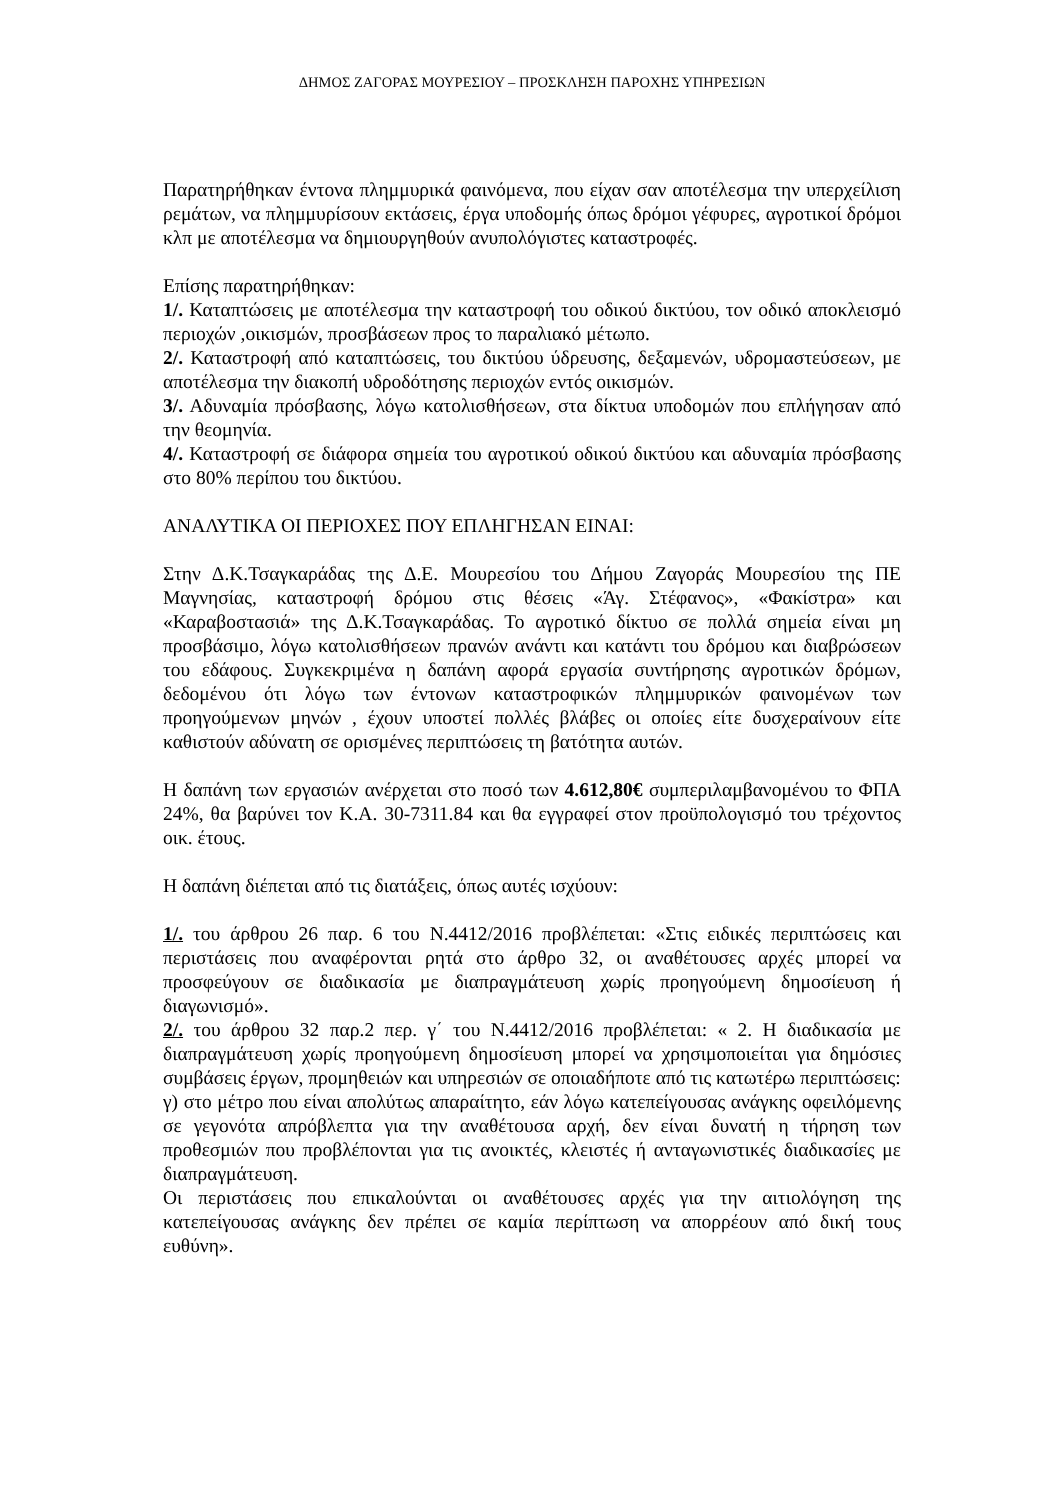ΔΗΜΟΣ ΖΑΓΟΡΑΣ ΜΟΥΡΕΣΙΟΥ – ΠΡΟΣΚΛΗΣΗ ΠΑΡΟΧΗΣ ΥΠΗΡΕΣΙΩΝ
Παρατηρήθηκαν έντονα πλημμυρικά φαινόμενα, που είχαν σαν αποτέλεσμα την υπερχείλιση ρεμάτων, να πλημμυρίσουν εκτάσεις, έργα υποδομής όπως δρόμοι γέφυρες, αγροτικοί δρόμοι κλπ με αποτέλεσμα να δημιουργηθούν ανυπολόγιστες καταστροφές.
Επίσης παρατηρήθηκαν:
1/. Καταπτώσεις με αποτέλεσμα την καταστροφή του οδικού δικτύου, τον οδικό αποκλεισμό περιοχών ,οικισμών, προσβάσεων προς το παραλιακό μέτωπο.
2/. Καταστροφή από καταπτώσεις, του δικτύου ύδρευσης, δεξαμενών, υδρομαστεύσεων, με αποτέλεσμα την διακοπή υδροδότησης περιοχών εντός οικισμών.
3/. Αδυναμία πρόσβασης, λόγω κατολισθήσεων, στα δίκτυα υποδομών που επλήγησαν από την θεομηνία.
4/. Καταστροφή σε διάφορα σημεία του αγροτικού οδικού δικτύου και αδυναμία πρόσβασης στο 80% περίπου του δικτύου.
ΑΝΑΛΥΤΙΚΑ ΟΙ ΠΕΡΙΟΧΕΣ ΠΟΥ ΕΠΛΗΓΗΣΑΝ ΕΙΝΑΙ:
Στην Δ.Κ.Τσαγκαράδας της Δ.Ε. Μουρεσίου του Δήμου Ζαγοράς Μουρεσίου της ΠΕ Μαγνησίας, καταστροφή δρόμου στις θέσεις «Άγ. Στέφανος», «Φακίστρα» και «Καραβοστασιά» της Δ.Κ.Τσαγκαράδας. Το αγροτικό δίκτυο σε πολλά σημεία είναι μη προσβάσιμο, λόγω κατολισθήσεων πρανών ανάντι και κατάντι του δρόμου και διαβρώσεων του εδάφους. Συγκεκριμένα η δαπάνη αφορά εργασία συντήρησης αγροτικών δρόμων, δεδομένου ότι λόγω των έντονων καταστροφικών πλημμυρικών φαινομένων των προηγούμενων μηνών , έχουν υποστεί πολλές βλάβες οι οποίες είτε δυσχεραίνουν είτε καθιστούν αδύνατη σε ορισμένες περιπτώσεις τη βατότητα αυτών.
Η δαπάνη των εργασιών ανέρχεται στο ποσό των 4.612,80€ συμπεριλαμβανομένου το ΦΠΑ 24%, θα βαρύνει τον Κ.Α. 30-7311.84 και θα εγγραφεί στον προϋπολογισμό του τρέχοντος οικ. έτους.
Η δαπάνη διέπεται από τις διατάξεις, όπως αυτές ισχύουν:
1/. του άρθρου 26 παρ. 6 του Ν.4412/2016 προβλέπεται: «Στις ειδικές περιπτώσεις και περιστάσεις που αναφέρονται ρητά στο άρθρο 32, οι αναθέτουσες αρχές μπορεί να προσφεύγουν σε διαδικασία με διαπραγμάτευση χωρίς προηγούμενη δημοσίευση ή διαγωνισμό».
2/. του άρθρου 32 παρ.2 περ. γ΄ του Ν.4412/2016 προβλέπεται: « 2. Η διαδικασία με διαπραγμάτευση χωρίς προηγούμενη δημοσίευση μπορεί να χρησιμοποιείται για δημόσιες συμβάσεις έργων, προμηθειών και υπηρεσιών σε οποιαδήποτε από τις κατωτέρω περιπτώσεις:
γ) στο μέτρο που είναι απολύτως απαραίτητο, εάν λόγω κατεπείγουσας ανάγκης οφειλόμενης σε γεγονότα απρόβλεπτα για την αναθέτουσα αρχή, δεν είναι δυνατή η τήρηση των προθεσμιών που προβλέπονται για τις ανοικτές, κλειστές ή ανταγωνιστικές διαδικασίες με διαπραγμάτευση.
Οι περιστάσεις που επικαλούνται οι αναθέτουσες αρχές για την αιτιολόγηση της κατεπείγουσας ανάγκης δεν πρέπει σε καμία περίπτωση να απορρέουν από δική τους ευθύνη».